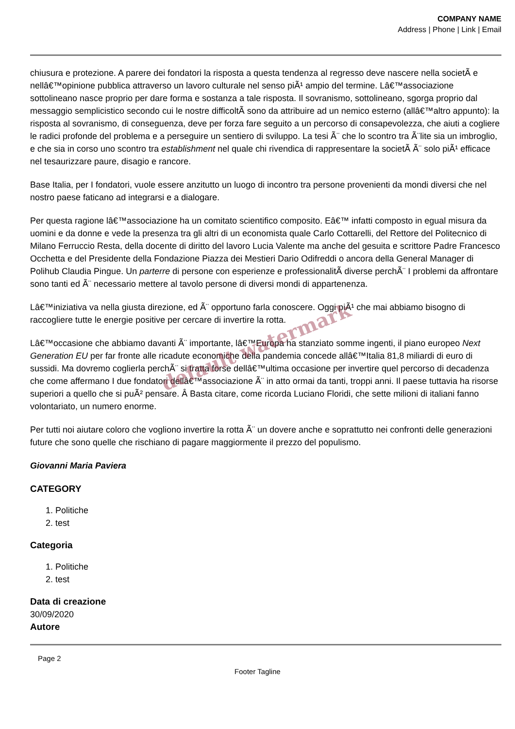COMPANY NAME
Address | Phone | Link | Email
chiusura e protezione. A parere dei fondatori la risposta a questa tendenza al regresso deve nascere nella societÃ e nellâ€™opinione pubblica attraverso un lavoro culturale nel senso piÃ¹ ampio del termine. Lâ€™associazione sottolineano nasce proprio per dare forma e sostanza a tale risposta. Il sovranismo, sottolineano, sgorga proprio dal messaggio semplicistico secondo cui le nostre difficoltÃ sono da attribuire ad un nemico esterno (allâ€™altro appunto): la risposta al sovranismo, di conseguenza, deve per forza fare seguito a un percorso di consapevolezza, che aiuti a cogliere le radici profonde del problema e a perseguire un sentiero di sviluppo. La tesi Ã¨ che lo scontro tra Ã¨lite sia un imbroglio, e che sia in corso uno scontro tra establishment nel quale chi rivendica di rappresentare la societÃ Ã¨ solo piÃ¹ efficace nel tesaurizzare paure, disagio e rancore.
Base Italia, per I fondatori, vuole essere anzitutto un luogo di incontro tra persone provenienti da mondi diversi che nel nostro paese faticano ad integrarsi e a dialogare.
Per questa ragione lâ€™associazione ha un comitato scientifico composito. Eâ€™ infatti composto in egual misura da uomini e da donne e vede la presenza tra gli altri di un economista quale Carlo Cottarelli, del Rettore del Politecnico di Milano Ferruccio Resta, della docente di diritto del lavoro Lucia Valente ma anche del gesuita e scrittore Padre Francesco Occhetta e del Presidente della Fondazione Piazza dei Mestieri Dario Odifreddi o ancora della General Manager di Polihub Claudia Pingue. Un parterre di persone con esperienze e professionalitÃ diverse perchÃ¨ I problemi da affrontare sono tanti ed Ã¨ necessario mettere al tavolo persone di diversi mondi di appartenenza.
Lâ€™iniziativa va nella giusta direzione, ed Ã¨ opportuno farla conoscere. Oggi piÃ¹ che mai abbiamo bisogno di raccogliere tutte le energie positive per cercare di invertire la rotta.
Lâ€™occasione che abbiamo davanti Ã¨ importante, lâ€™Europa ha stanziato somme ingenti, il piano europeo Next Generation EU per far fronte alle ricadute economiche della pandemia concede allâ€™Italia 81,8 miliardi di euro di sussidi. Ma dovremo coglierla perchÃ¨ si tratta forse dellâ€™ultima occasione per invertire quel percorso di decadenza che come affermano I due fondatori dellâ€™associazione Ã¨ in atto ormai da tanti, troppi anni. Il paese tuttavia ha risorse superiori a quello che si puÃ² pensare. Â Basta citare, come ricorda Luciano Floridi, che sette milioni di italiani fanno volontariato, un numero enorme.
Per tutti noi aiutare coloro che vogliono invertire la rotta Ã¨ un dovere anche e soprattutto nei confronti delle generazioni future che sono quelle che rischiano di pagare maggiormente il prezzo del populismo.
Giovanni Maria Paviera
CATEGORY
1. Politiche
2. test
Categoria
1. Politiche
2. test
Data di creazione
30/09/2020
Autore
default watermark
Page 2
Footer Tagline